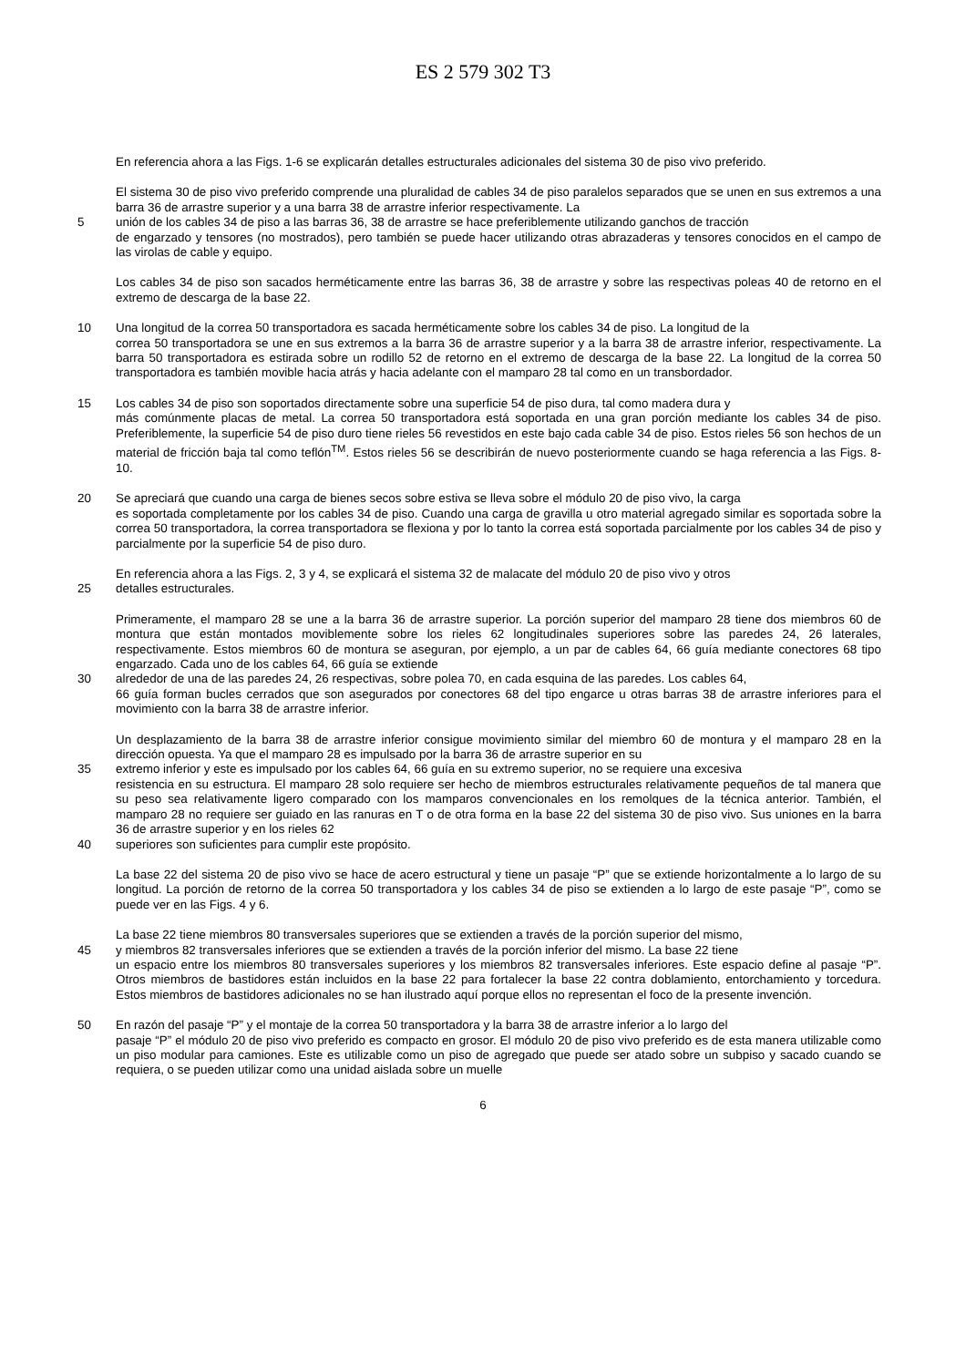ES 2 579 302 T3
En referencia ahora a las Figs. 1-6 se explicarán detalles estructurales adicionales del sistema 30 de piso vivo preferido.
El sistema 30 de piso vivo preferido comprende una pluralidad de cables 34 de piso paralelos separados que se unen en sus extremos a una barra 36 de arrastre superior y a una barra 38 de arrastre inferior respectivamente. La
5 unión de los cables 34 de piso a las barras 36, 38 de arrastre se hace preferiblemente utilizando ganchos de tracción
de engarzado y tensores (no mostrados), pero también se puede hacer utilizando otras abrazaderas y tensores conocidos en el campo de las virolas de cable y equipo.
Los cables 34 de piso son sacados herméticamente entre las barras 36, 38 de arrastre y sobre las respectivas poleas 40 de retorno en el extremo de descarga de la base 22.
10 Una longitud de la correa 50 transportadora es sacada herméticamente sobre los cables 34 de piso. La longitud de la
correa 50 transportadora se une en sus extremos a la barra 36 de arrastre superior y a la barra 38 de arrastre inferior, respectivamente. La barra 50 transportadora es estirada sobre un rodillo 52 de retorno en el extremo de descarga de la base 22. La longitud de la correa 50 transportadora es también movible hacia atrás y hacia adelante con el mamparo 28 tal como en un transbordador.
15 Los cables 34 de piso son soportados directamente sobre una superficie 54 de piso dura, tal como madera dura y
más comúnmente placas de metal. La correa 50 transportadora está soportada en una gran porción mediante los cables 34 de piso. Preferiblemente, la superficie 54 de piso duro tiene rieles 56 revestidos en este bajo cada cable 34 de piso. Estos rieles 56 son hechos de un material de fricción baja tal como teflón<sup>TM</sup>. Estos rieles 56 se describirán de nuevo posteriormente cuando se haga referencia a las Figs. 8-10.
20 Se apreciará que cuando una carga de bienes secos sobre estiva se lleva sobre el módulo 20 de piso vivo, la carga
es soportada completamente por los cables 34 de piso. Cuando una carga de gravilla u otro material agregado similar es soportada sobre la correa 50 transportadora, la correa transportadora se flexiona y por lo tanto la correa está soportada parcialmente por los cables 34 de piso y parcialmente por la superficie 54 de piso duro.
En referencia ahora a las Figs. 2, 3 y 4, se explicará el sistema 32 de malacate del módulo 20 de piso vivo y otros
25 detalles estructurales.
Primeramente, el mamparo 28 se une a la barra 36 de arrastre superior. La porción superior del mamparo 28 tiene dos miembros 60 de montura que están montados moviblemente sobre los rieles 62 longitudinales superiores sobre las paredes 24, 26 laterales, respectivamente. Estos miembros 60 de montura se aseguran, por ejemplo, a un par de cables 64, 66 guía mediante conectores 68 tipo engarzado. Cada uno de los cables 64, 66 guía se extiende
30 alrededor de una de las paredes 24, 26 respectivas, sobre polea 70, en cada esquina de las paredes. Los cables 64,
66 guía forman bucles cerrados que son asegurados por conectores 68 del tipo engarce u otras barras 38 de arrastre inferiores para el movimiento con la barra 38 de arrastre inferior.
Un desplazamiento de la barra 38 de arrastre inferior consigue movimiento similar del miembro 60 de montura y el mamparo 28 en la dirección opuesta. Ya que el mamparo 28 es impulsado por la barra 36 de arrastre superior en su
35 extremo inferior y este es impulsado por los cables 64, 66 guía en su extremo superior, no se requiere una excesiva
resistencia en su estructura. El mamparo 28 solo requiere ser hecho de miembros estructurales relativamente pequeños de tal manera que su peso sea relativamente ligero comparado con los mamparos convencionales en los remolques de la técnica anterior. También, el mamparo 28 no requiere ser guiado en las ranuras en T o de otra forma en la base 22 del sistema 30 de piso vivo. Sus uniones en la barra 36 de arrastre superior y en los rieles 62
40 superiores son suficientes para cumplir este propósito.
La base 22 del sistema 20 de piso vivo se hace de acero estructural y tiene un pasaje “P” que se extiende horizontalmente a lo largo de su longitud. La porción de retorno de la correa 50 transportadora y los cables 34 de piso se extienden a lo largo de este pasaje “P”, como se puede ver en las Figs. 4 y 6.
La base 22 tiene miembros 80 transversales superiores que se extienden a través de la porción superior del mismo,
45 y miembros 82 transversales inferiores que se extienden a través de la porción inferior del mismo. La base 22 tiene
un espacio entre los miembros 80 transversales superiores y los miembros 82 transversales inferiores. Este espacio define al pasaje “P”. Otros miembros de bastidores están incluidos en la base 22 para fortalecer la base 22 contra doblamiento, entorchamiento y torcedura. Estos miembros de bastidores adicionales no se han ilustrado aquí porque ellos no representan el foco de la presente invención.
50 En razón del pasaje “P” y el montaje de la correa 50 transportadora y la barra 38 de arrastre inferior a lo largo del
pasaje “P” el módulo 20 de piso vivo preferido es compacto en grosor. El módulo 20 de piso vivo preferido es de esta manera utilizable como un piso modular para camiones. Este es utilizable como un piso de agregado que puede ser atado sobre un subpiso y sacado cuando se requiera, o se pueden utilizar como una unidad aislada sobre un muelle
6